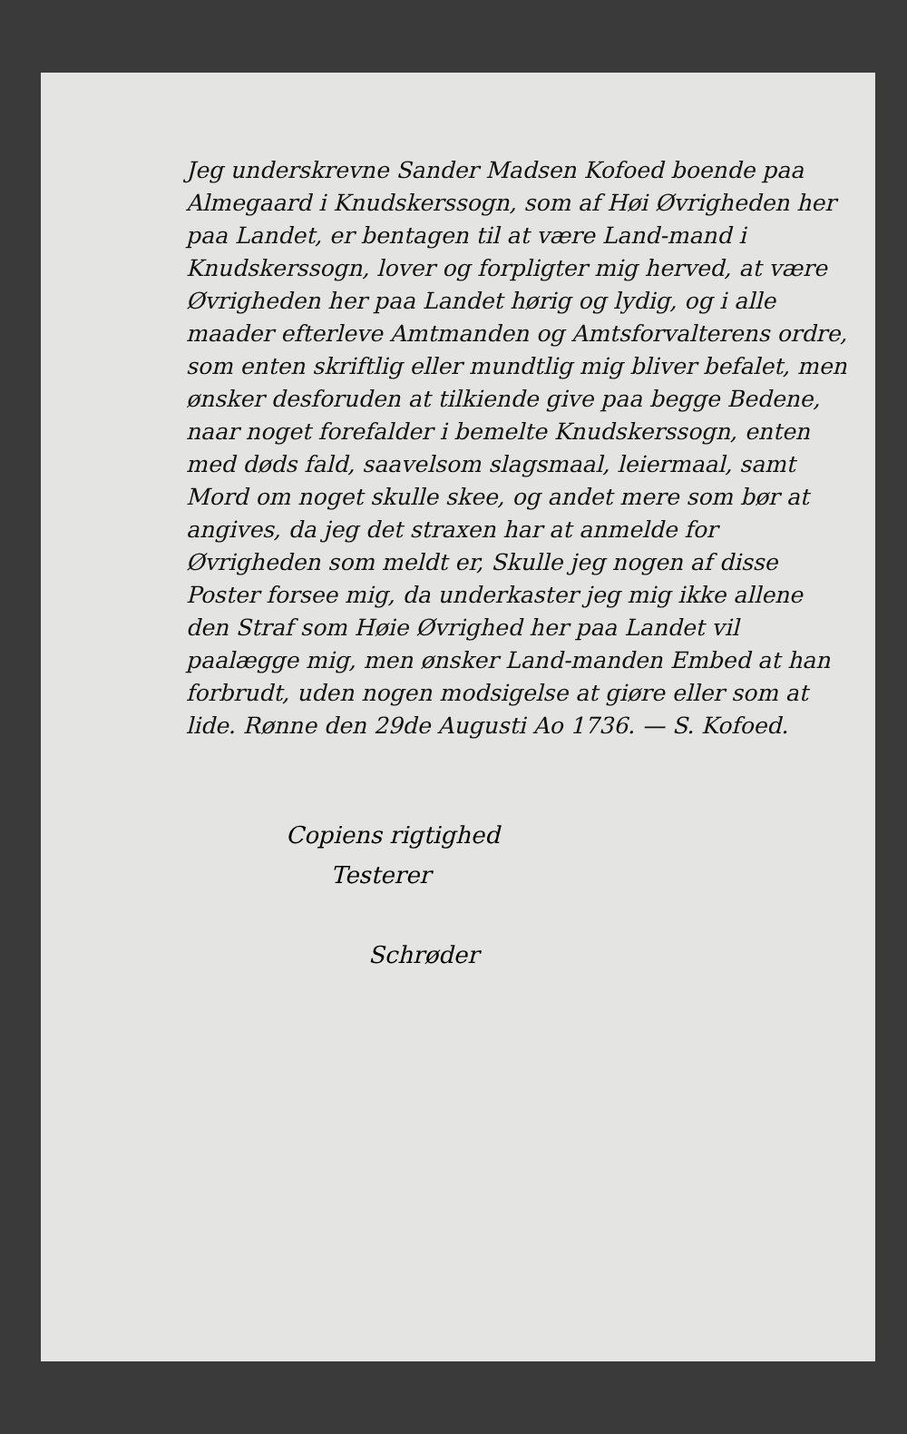Jeg underskrevne Sander Madsen Kofoed boende paa Almegaard i Knudskerssogn, som af Høi Øvrigheden her paa Landet, er bentagen til at være Land-mand i Knudskerssogn, lover og forpligter mig herved, at være Øvrigheden her paa Landet hørig og lydig, og i alle maader efterleve Amtmanden og Amtsforvalterens ordre, som enten skriftlig eller mundtlig mig bliver befalet, men ønsker desforuden at tilkiende give paa begge Bedene, naar noget forefalder i bemelte Knudskerssogn, enten med døds fald, saavelsom slagsmaal, leiermaal, samt Mord om noget skulle skee, og andet mere som bør at angives, da jeg det straxen har at anmelde for Øvrigheden som meldt er, Skulle jeg nogen af disse Poster forsee mig, da underkaster jeg mig ikke allene den Straf som Høie Øvrighed her paa Landet vil paalægge mig, men ønsker Land-manden Embed at han forbrudt, uden nogen modsigelse at giøre eller som at lide. Rønne den 29de Augusti Ao 1736. — S. Kofoed.
Copiens rigtighed
Testerer
Schrøder